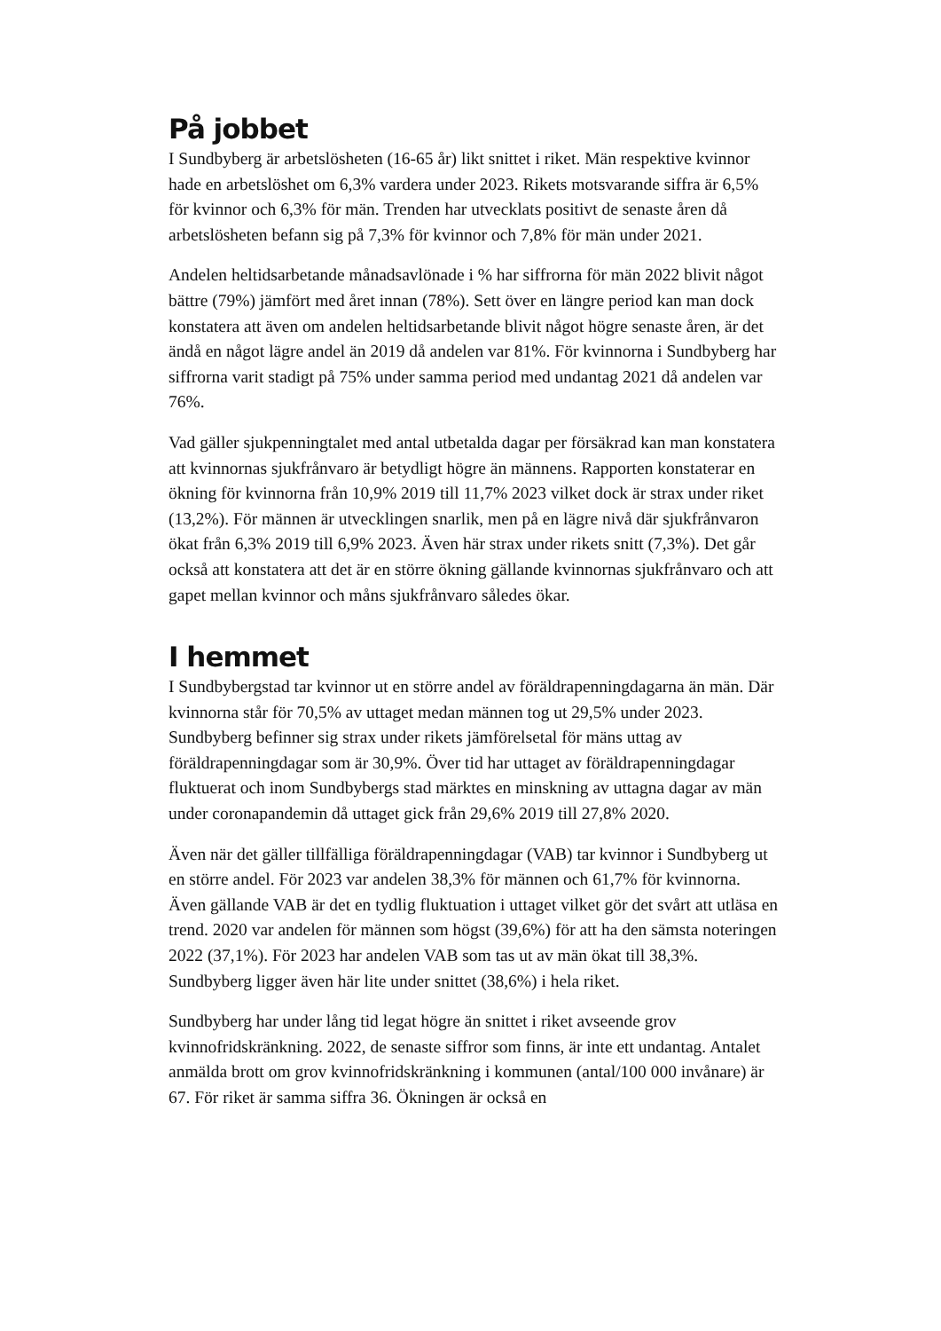På jobbet
I Sundbyberg är arbetslösheten (16-65 år) likt snittet i riket. Män respektive kvinnor hade en arbetslöshet om 6,3% vardera under 2023. Rikets motsvarande siffra är 6,5% för kvinnor och 6,3% för män. Trenden har utvecklats positivt de senaste åren då arbetslösheten befann sig på 7,3% för kvinnor och 7,8% för män under 2021.
Andelen heltidsarbetande månadsavlönade i % har siffrorna för män 2022 blivit något bättre (79%) jämfört med året innan (78%). Sett över en längre period kan man dock konstatera att även om andelen heltidsarbetande blivit något högre senaste åren, är det ändå en något lägre andel än 2019 då andelen var 81%. För kvinnorna i Sundbyberg har siffrorna varit stadigt på 75% under samma period med undantag 2021 då andelen var 76%.
Vad gäller sjukpenningtalet med antal utbetalda dagar per försäkrad kan man konstatera att kvinnornas sjukfrånvaro är betydligt högre än männens. Rapporten konstaterar en ökning för kvinnorna från 10,9% 2019 till 11,7% 2023 vilket dock är strax under riket (13,2%). För männen är utvecklingen snarlik, men på en lägre nivå där sjukfrånvaron ökat från 6,3% 2019 till 6,9% 2023. Även här strax under rikets snitt (7,3%). Det går också att konstatera att det är en större ökning gällande kvinnornas sjukfrånvaro och att gapet mellan kvinnor och måns sjukfrånvaro således ökar.
I hemmet
I Sundbybergstad tar kvinnor ut en större andel av föräldrapenningdagarna än män. Där kvinnorna står för 70,5% av uttaget medan männen tog ut 29,5% under 2023. Sundbyberg befinner sig strax under rikets jämförelsetal för mäns uttag av föräldrapenningdagar som är 30,9%. Över tid har uttaget av föräldrapenningdagar fluktuerat och inom Sundbybergs stad märktes en minskning av uttagna dagar av män under coronapandemin då uttaget gick från 29,6% 2019 till 27,8% 2020.
Även när det gäller tillfälliga föräldrapenningdagar (VAB) tar kvinnor i Sundbyberg ut en större andel. För 2023 var andelen 38,3% för männen och 61,7% för kvinnorna. Även gällande VAB är det en tydlig fluktuation i uttaget vilket gör det svårt att utläsa en trend. 2020 var andelen för männen som högst (39,6%) för att ha den sämsta noteringen 2022 (37,1%). För 2023 har andelen VAB som tas ut av män ökat till 38,3%. Sundbyberg ligger även här lite under snittet (38,6%) i hela riket.
Sundbyberg har under lång tid legat högre än snittet i riket avseende grov kvinnofridskränkning. 2022, de senaste siffror som finns, är inte ett undantag. Antalet anmälda brott om grov kvinnofridskränkning i kommunen (antal/100 000 invånare) är 67. För riket är samma siffra 36. Ökningen är också en